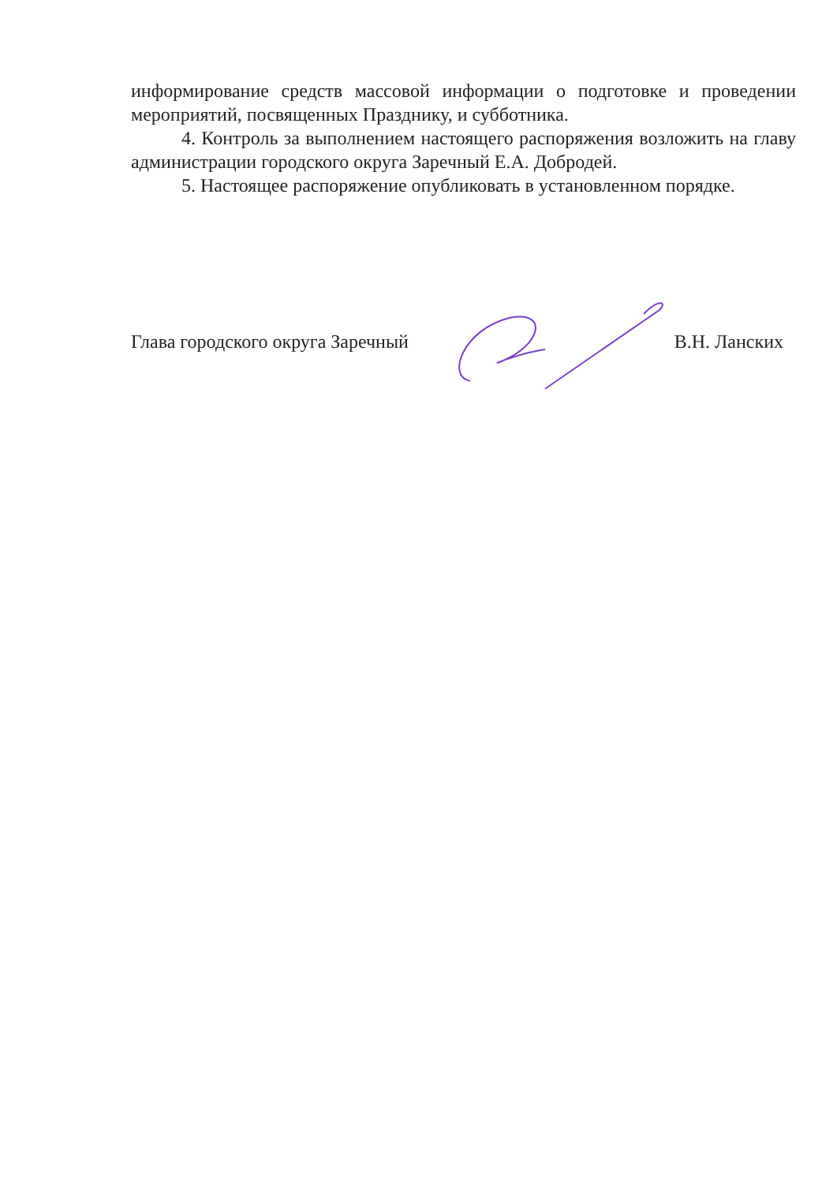информирование средств массовой информации о подготовке и проведении мероприятий, посвященных Празднику, и субботника.
4. Контроль за выполнением настоящего распоряжения возложить на главу администрации городского округа Заречный Е.А. Добродей.
5. Настоящее распоряжение опубликовать в установленном порядке.
Глава городского округа Заречный В.Н. Ланских